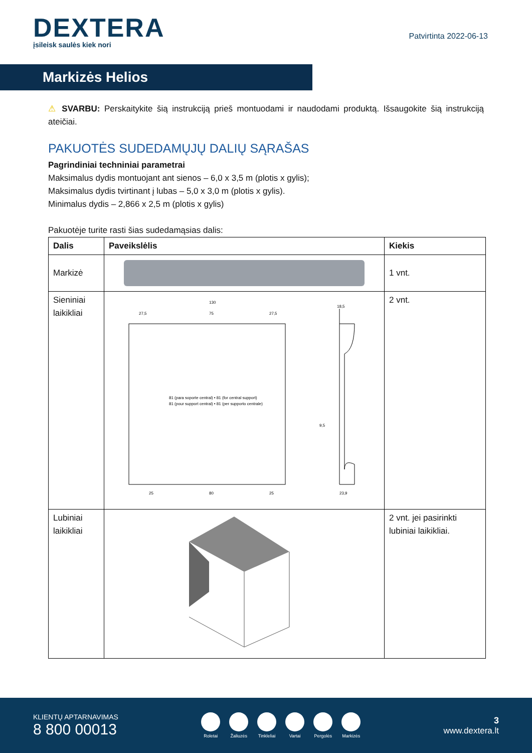DEXTERA
įsileisk saulės kiek nori
Patvirtinta 2022-06-13
Markizės Helios
⚠ SVARBU: Perskaitykite šią instrukciją prieš montuodami ir naudodami produktą. Išsaugokite šią instrukciją ateičiai.
PAKUOTĖS SUDEDAMŲJŲ DALIŲ SĄRAŠAS
Pagrindiniai techniniai parametrai
Maksimalus dydis montuojant ant sienos – 6,0 x 3,5 m (plotis x gylis);
Maksimalus dydis tvirtinant į lubas – 5,0 x 3,0 m (plotis x gylis).
Minimalus dydis – 2,866 x 2,5 m (plotis x gylis)
Pakuotėje turite rasti šias sudedamąsias dalis:
| Dalis | Paveikslėlis | Kiekis |
| --- | --- | --- |
| Markizė | | 1 vnt. |
| Sieniniai laikikliai | 130 27,5 75 27,5 25 80 25 18,5 9,5 23,9 81 (para soporte central) • 81 (for central support) 81 (pour support central) • 81 (per supporto centrale) | 2 vnt. |
| Lubiniai laikikliai | | 2 vnt. jei pasirinkti lubiniai laikikliai. |
KLIENTŲ APTARNAVIMAS
8 800 00013
Roletai Žaliuzės Tinkleliai Vartai Pergolės Markizės
3
www.dextera.lt